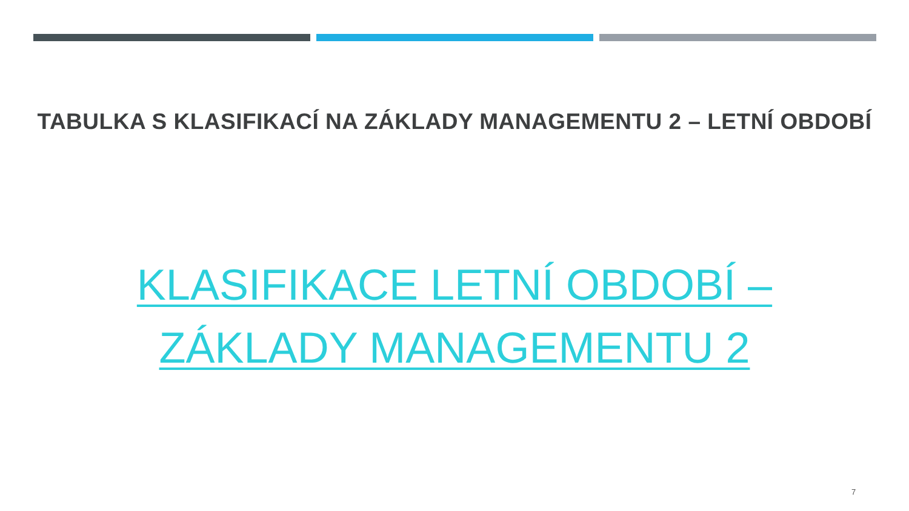TABULKA S KLASIFIKACÍ NA ZÁKLADY MANAGEMENTU 2 – LETNÍ OBDOBÍ
KLASIFIKACE LETNÍ OBDOBÍ – ZÁKLADY MANAGEMENTU 2
7